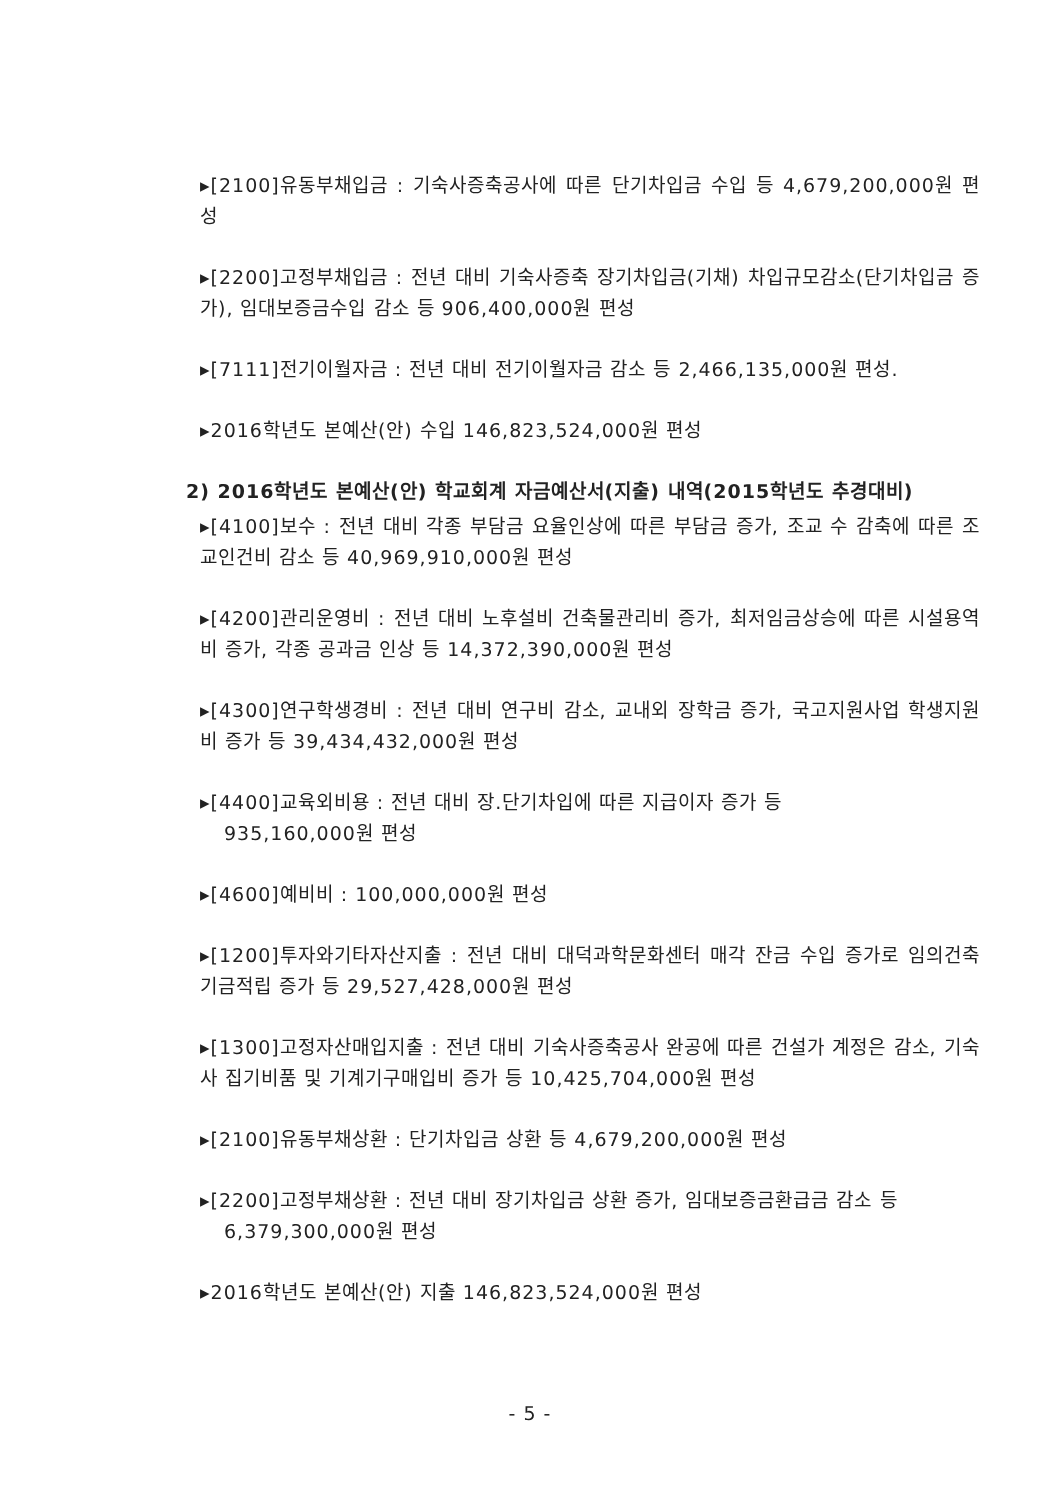▸[2100]유동부채입금 : 기숙사증축공사에 따른 단기차입금 수입 등 4,679,200,000원 편성
▸[2200]고정부채입금 : 전년 대비 기숙사증축 장기차입금(기채) 차입규모감소(단기차입금 증가), 임대보증금수입 감소 등 906,400,000원 편성
▸[7111]전기이월자금 : 전년 대비 전기이월자금 감소 등 2,466,135,000원 편성.
▸2016학년도 본예산(안) 수입 146,823,524,000원 편성
2) 2016학년도 본예산(안) 학교회계 자금예산서(지출) 내역(2015학년도 추경대비)
▸[4100]보수 : 전년 대비 각종 부담금 요율인상에 따른 부담금 증가, 조교 수 감축에 따른 조교인건비 감소 등 40,969,910,000원 편성
▸[4200]관리운영비 : 전년 대비 노후설비 건축물관리비 증가, 최저임금상승에 따른 시설용역비 증가, 각종 공과금 인상 등 14,372,390,000원 편성
▸[4300]연구학생경비 : 전년 대비 연구비 감소, 교내외 장학금 증가, 국고지원사업 학생지원비 증가 등 39,434,432,000원 편성
▸[4400]교육외비용 : 전년 대비 장.단기차입에 따른 지급이자 증가 등
935,160,000원 편성
▸[4600]예비비 : 100,000,000원 편성
▸[1200]투자와기타자산지출 : 전년 대비 대덕과학문화센터 매각 잔금 수입 증가로 임의건축기금적립 증가 등 29,527,428,000원 편성
▸[1300]고정자산매입지출 : 전년 대비 기숙사증축공사 완공에 따른 건설가 계정은 감소, 기숙사 집기비품 및 기계기구매입비 증가 등 10,425,704,000원 편성
▸[2100]유동부채상환 : 단기차입금 상환 등 4,679,200,000원 편성
▸[2200]고정부채상환 : 전년 대비 장기차입금 상환 증가, 임대보증금환급금 감소 등
6,379,300,000원 편성
▸2016학년도 본예산(안) 지출 146,823,524,000원 편성
- 5 -